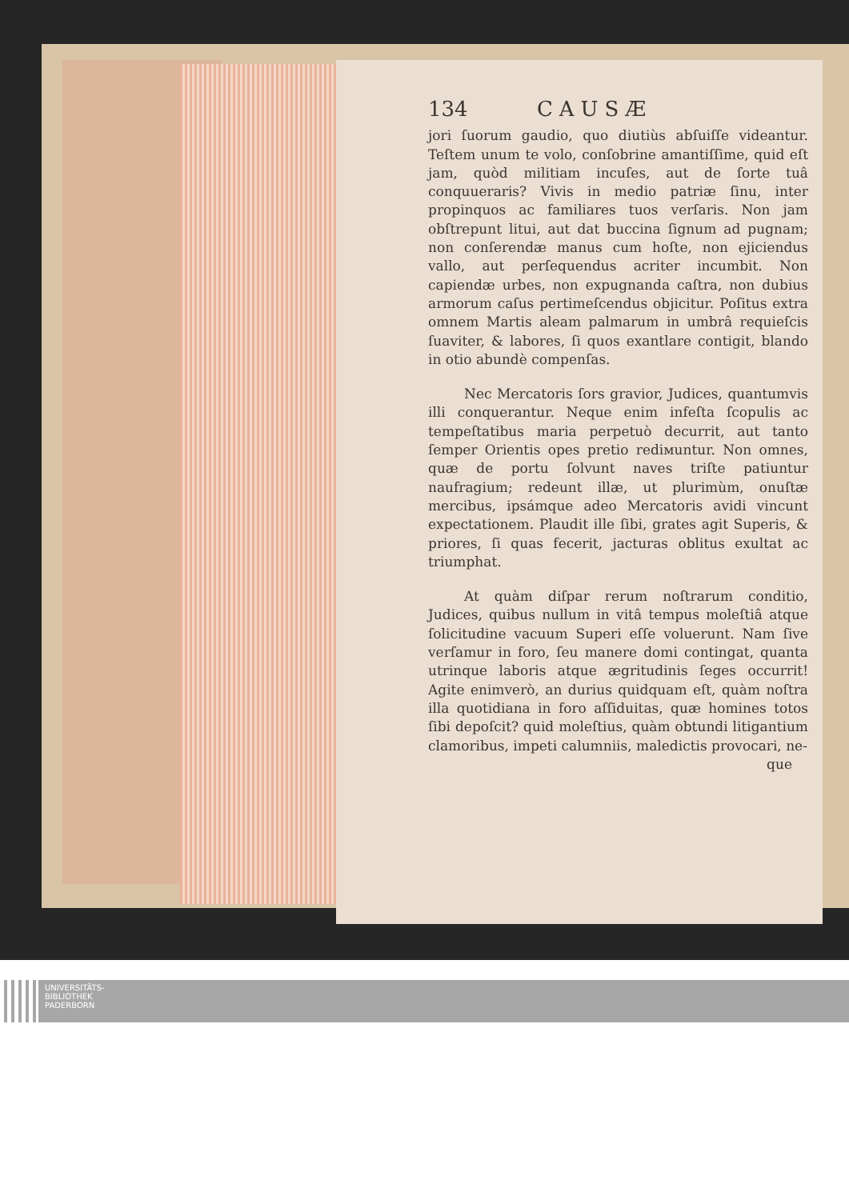134 CAUSÆ
jori ſuorum gaudio, quo diutiùs abſuiſſe videantur. Teſtem unum te volo, conſobrine amantiſſime, quid eſt jam, quòd militiam incuſes, aut de ſorte tuâ conquueraris? Vivis in medio patriæ ſinu, inter propinquos ac familiares tuos verſaris. Non jam obſtrepunt litui, aut dat buccina ſignum ad pugnam; non conſerendæ manus cum hoſte, non ejiciendus vallo, aut perſequendus acriter incumbit. Non capiendæ urbes, non expugnanda caſtra, non dubius armorum caſus pertimeſcendus objicitur. Poſitus extra omnem Martis aleam palmarum in umbrâ requieſcis ſuaviter, & labores, ſi quos exantlare contigit, blando in otio abundè compenſas.
Nec Mercatoris ſors gravior, Judices, quantumvis illi conquerantur. Neque enim infeſta ſcopulis ac tempeſtatibus maria perpetuò decurrit, aut tanto ſemper Orientis opes pretio rediмuntur. Non omnes, quæ de portu ſolvunt naves triſte patiuntur naufragium; redeunt illæ, ut plurimùm, onuſtæ mercibus, ipsámque adeo Mercatoris avidi vincunt expectationem. Plaudit ille ſibi, grates agit Superis, & priores, ſi quas fecerit, jacturas oblitus exultat ac triumphat.
At quàm diſpar rerum noſtrarum conditio, Judices, quibus nullum in vitâ tempus moleſtiâ atque ſolicitudine vacuum Superi eſſe voluerunt. Nam ſive verſamur in foro, ſeu manere domi contingat, quanta utrinque laboris atque ægritudinis ſeges occurrit! Agite enimverò, an durius quidquam eſt, quàm noſtra illa quotidiana in foro aſſiduitas, quæ homines totos ſibi depoſcit? quid moleſtius, quàm obtundi litigantium clamoribus, impeti calumniis, maledictis provocari, ne-
que
UNIVERSITÄTS-
BIBLIOTHEK
PADERBORN